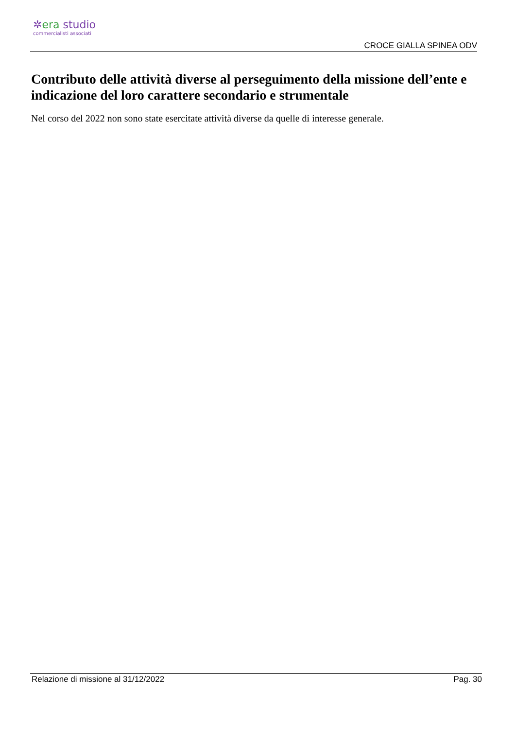✲era studio
commercialisti associati
CROCE GIALLA SPINEA ODV
Contributo delle attività diverse al perseguimento della missione dell’ente e indicazione del loro carattere secondario e strumentale
Nel corso del 2022 non sono state esercitate attività diverse da quelle di interesse generale.
Relazione di missione al 31/12/2022 Pag. 30